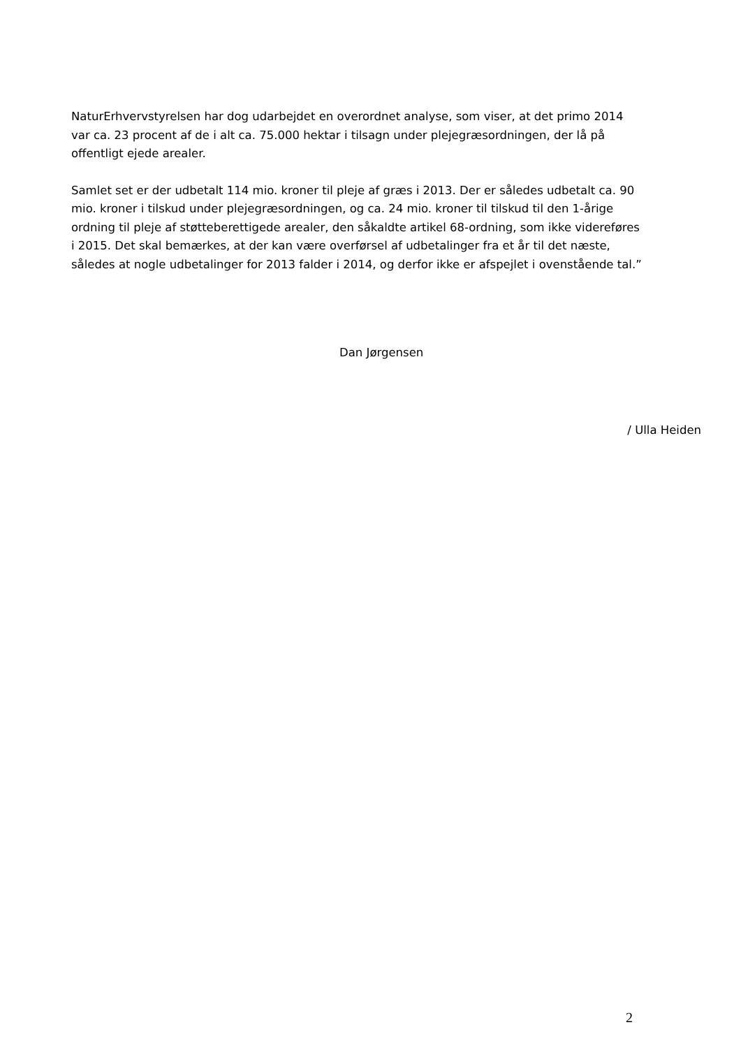NaturErhvervstyrelsen har dog udarbejdet en overordnet analyse, som viser, at det primo 2014 var ca. 23 procent af de i alt ca. 75.000 hektar i tilsagn under plejegræsordningen, der lå på offentligt ejede arealer.
Samlet set er der udbetalt 114 mio. kroner til pleje af græs i 2013. Der er således udbetalt ca. 90 mio. kroner i tilskud under plejegræsordningen, og ca. 24 mio. kroner til tilskud til den 1-årige ordning til pleje af støtteberettigede arealer, den såkaldte artikel 68-ordning, som ikke videreføres i 2015. Det skal bemærkes, at der kan være overførsel af udbetalinger fra et år til det næste, således at nogle udbetalinger for 2013 falder i 2014, og derfor ikke er afspejlet i ovenstående tal.”
Dan Jørgensen
/ Ulla Heiden
2